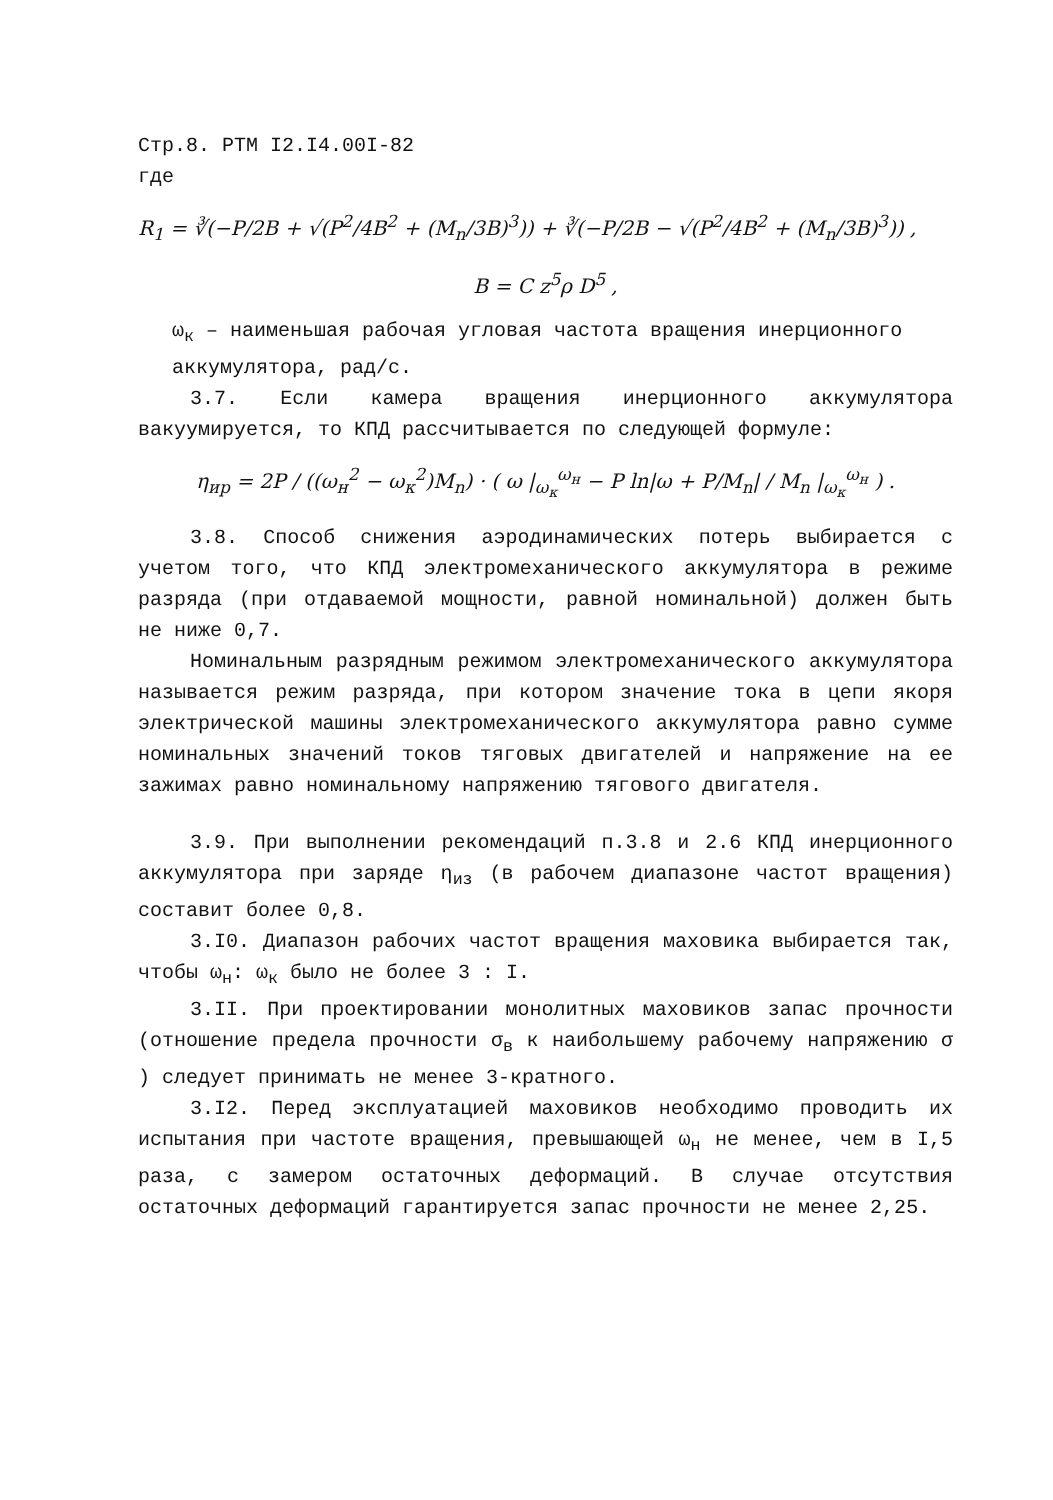Стр.8. РТМ I2.I4.00I-82
где
R<sub>1</sub> = ∛(−P/2B + √(P<sup>2</sup>/4B<sup>2</sup> + (M<sub>n</sub>/3B)<sup>3</sup>)) + ∛(−P/2B − √(P<sup>2</sup>/4B<sup>2</sup> + (M<sub>n</sub>/3B)<sup>3</sup>)) ,
B = C z<sup>5</sup>ρ D<sup>5</sup> ,
ω<sub>к</sub> – наименьшая рабочая угловая частота вращения инерционного аккумулятора, рад/с.
3.7. Если камера вращения инерционного аккумулятора вакуумируется, то КПД рассчитывается по следующей формуле:
η<sub>ир</sub> = 2P / ((ω<sub>н</sub><sup>2</sup> − ω<sub>к</sub><sup>2</sup>)M<sub>n</sub>) · ( ω |<sub>ω<sub>к</sub></sub><sup>ω<sub>н</sub></sup> − P ln|ω + P/M<sub>n</sub>| / M<sub>n</sub> |<sub>ω<sub>к</sub></sub><sup>ω<sub>н</sub></sup> ) .
3.8. Способ снижения аэродинамических потерь выбирается с учетом того, что КПД электромеханического аккумулятора в режиме разряда (при отдаваемой мощности, равной номинальной) должен быть не ниже 0,7.
Номинальным разрядным режимом электромеханического аккумулятора называется режим разряда, при котором значение тока в цепи якоря электрической машины электромеханического аккумулятора равно сумме номинальных значений токов тяговых двигателей и напряжение на ее зажимах равно номинальному напряжению тягового двигателя.
3.9. При выполнении рекомендаций п.3.8 и 2.6 КПД инерционного аккумулятора при заряде η<sub>из</sub> (в рабочем диапазоне частот вращения) составит более 0,8.
3.I0. Диапазон рабочих частот вращения маховика выбирается так, чтобы ω<sub>н</sub>: ω<sub>к</sub> было не более 3 : I.
3.II. При проектировании монолитных маховиков запас прочности (отношение предела прочности σ<sub>в</sub> к наибольшему рабочему напряжению σ ) следует принимать не менее 3-кратного.
3.I2. Перед эксплуатацией маховиков необходимо проводить их испытания при частоте вращения, превышающей ω<sub>н</sub> не менее, чем в I,5 раза, с замером остаточных деформаций. В случае отсутствия остаточных деформаций гарантируется запас прочности не менее 2,25.